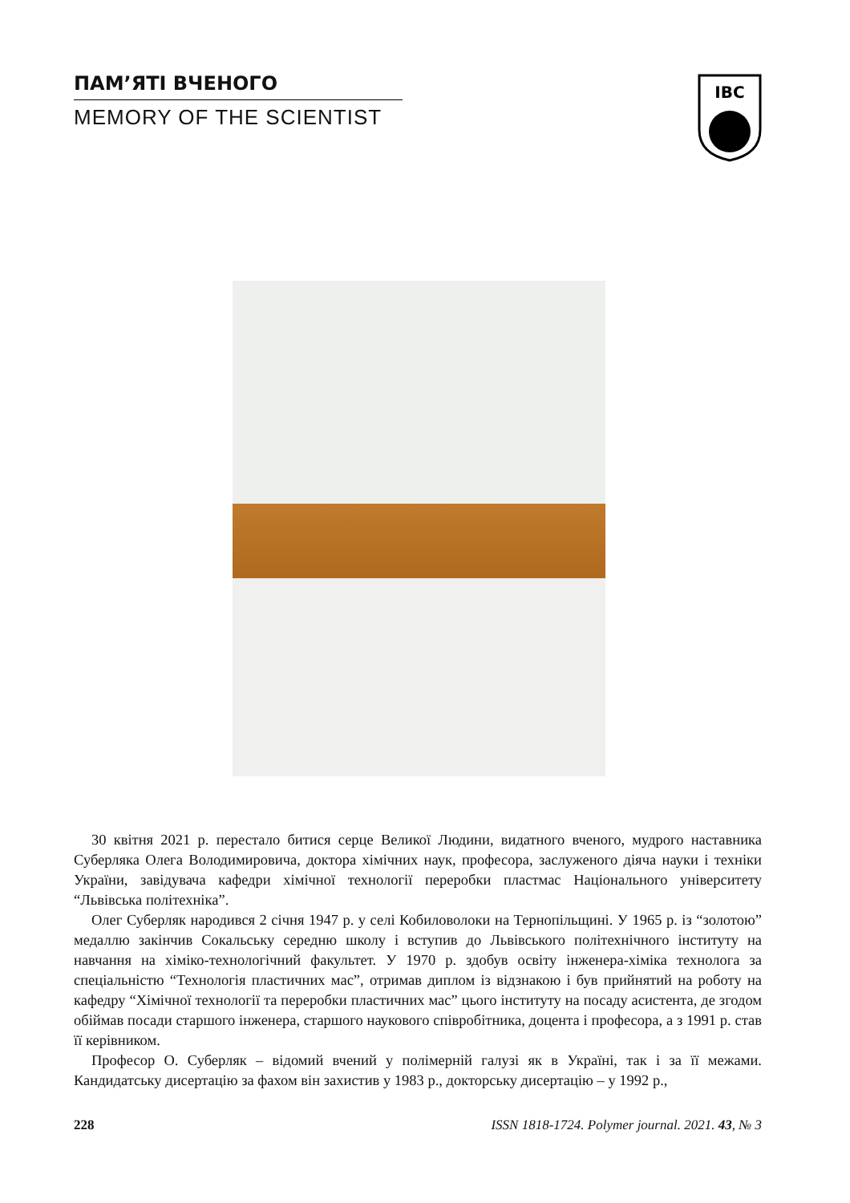ПАМ’ЯТІ ВЧЕНОГО
MEMORY OF THE SCIENTIST
IBC
30 квітня 2021 р. перестало битися серце Великої Людини, видатного вченого, мудрого настав­ника Суберляка Олега Володимировича, доктора хімічних наук, професора, заслуженого діяча науки і техніки України, завідувача кафедри хімічної технології переробки пластмас Національ­ного університету “Львівська політехніка”.
Олег Суберляк народився 2 січня 1947 р. у селі Кобиловолоки на Тернопільщині. У 1965 р. із “золотою” медаллю закінчив Сокальську середню школу і вступив до Львівського політехнічно­го інституту на навчання на хіміко-технологічний факультет. У 1970 р. здобув освіту інженера-хіміка технолога за спеціальністю “Технологія пластичних мас”, отримав диплом із відзнакою і був прийнятий на роботу на кафедру “Хімічної технології та переробки пластичних мас” цього інституту на посаду асистента, де згодом обіймав посади старшого інженера, старшого науково­го співробітника, доцента і професора, а з 1991 р. став її керівником.
Професор О. Суберляк – відомий вчений у полімерній галузі як в Україні, так і за її межами. Кандидатську дисертацію за фахом він захистив у 1983 р., докторську дисертацію – у 1992 р.,
228 ISSN 1818-1724. Polymer journal. 2021. 43, № 3